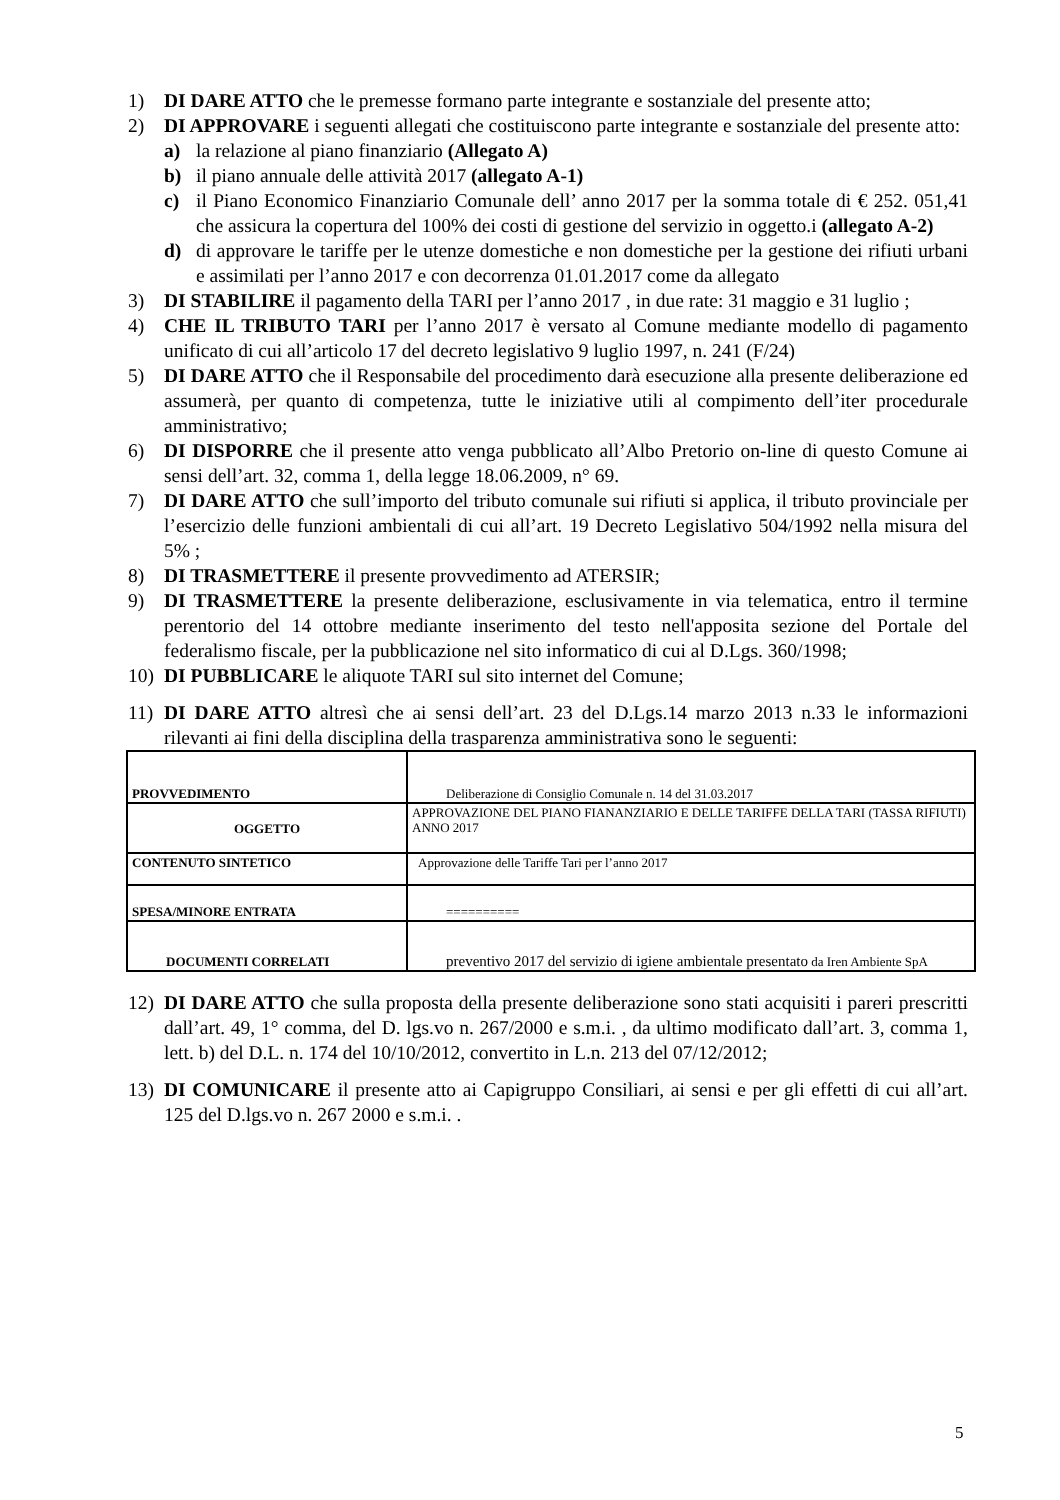1) DI DARE ATTO che le premesse formano parte integrante e sostanziale del presente atto;
2) DI APPROVARE i seguenti allegati che costituiscono parte integrante e sostanziale del presente atto:
a) la relazione al piano finanziario (Allegato A)
b) il piano annuale delle attività 2017 (allegato A-1)
c) il Piano Economico Finanziario Comunale dell’ anno 2017 per la somma totale di € 252. 051,41 che assicura la copertura del 100% dei costi di gestione del servizio in oggetto.i (allegato A-2)
d) di approvare le tariffe per le utenze domestiche e non domestiche per la gestione dei rifiuti urbani e assimilati per l’anno 2017 e con decorrenza 01.01.2017 come da allegato
3) DI STABILIRE il pagamento della TARI per l’anno 2017 , in due rate: 31 maggio e 31 luglio ;
4) CHE IL TRIBUTO TARI per l’anno 2017 è versato al Comune mediante modello di pagamento unificato di cui all’articolo 17 del decreto legislativo 9 luglio 1997, n. 241 (F/24)
5) DI DARE ATTO che il Responsabile del procedimento darà esecuzione alla presente deliberazione ed assumerà, per quanto di competenza, tutte le iniziative utili al compimento dell’iter procedurale amministrativo;
6) DI DISPORRE che il presente atto venga pubblicato all’Albo Pretorio on-line di questo Comune ai sensi dell’art. 32, comma 1, della legge 18.06.2009, n° 69.
7) DI DARE ATTO che sull’importo del tributo comunale sui rifiuti si applica, il tributo provinciale per l’esercizio delle funzioni ambientali di cui all’art. 19 Decreto Legislativo 504/1992 nella misura del 5% ;
8) DI TRASMETTERE il presente provvedimento ad ATERSIR;
9) DI TRASMETTERE la presente deliberazione, esclusivamente in via telematica, entro il termine perentorio del 14 ottobre mediante inserimento del testo nell'apposita sezione del Portale del federalismo fiscale, per la pubblicazione nel sito informatico di cui al D.Lgs. 360/1998;
10) DI PUBBLICARE le aliquote TARI sul sito internet del Comune;
11) DI DARE ATTO altresì che ai sensi dell’art. 23 del D.Lgs.14 marzo 2013 n.33 le informazioni rilevanti ai fini della disciplina della trasparenza amministrativa sono le seguenti:
| PROVVEDIMENTO | Deliberazione di Consiglio Comunale n. 14 del 31.03.2017 |
| OGGETTO | APPROVAZIONE DEL PIANO FIANANZIARIO E DELLE TARIFFE DELLA TARI (TASSA RIFIUTI) ANNO 2017 |
| CONTENUTO SINTETICO | Approvazione delle Tariffe Tari per l’anno 2017 |
| SPESA/MINORE ENTRATA | ========== |
| DOCUMENTI CORRELATI | preventivo 2017 del servizio di igiene ambientale presentato da Iren Ambiente SpA |
12) DI DARE ATTO che sulla proposta della presente deliberazione sono stati acquisiti i pareri prescritti dall’art. 49, 1° comma, del D. lgs.vo n. 267/2000 e s.m.i. , da ultimo modificato dall’art. 3, comma 1, lett. b) del D.L. n. 174 del 10/10/2012, convertito in L.n. 213 del 07/12/2012;
13) DI COMUNICARE il presente atto ai Capigruppo Consiliari, ai sensi e per gli effetti di cui all’art. 125 del D.lgs.vo n. 267 2000 e s.m.i. .
5